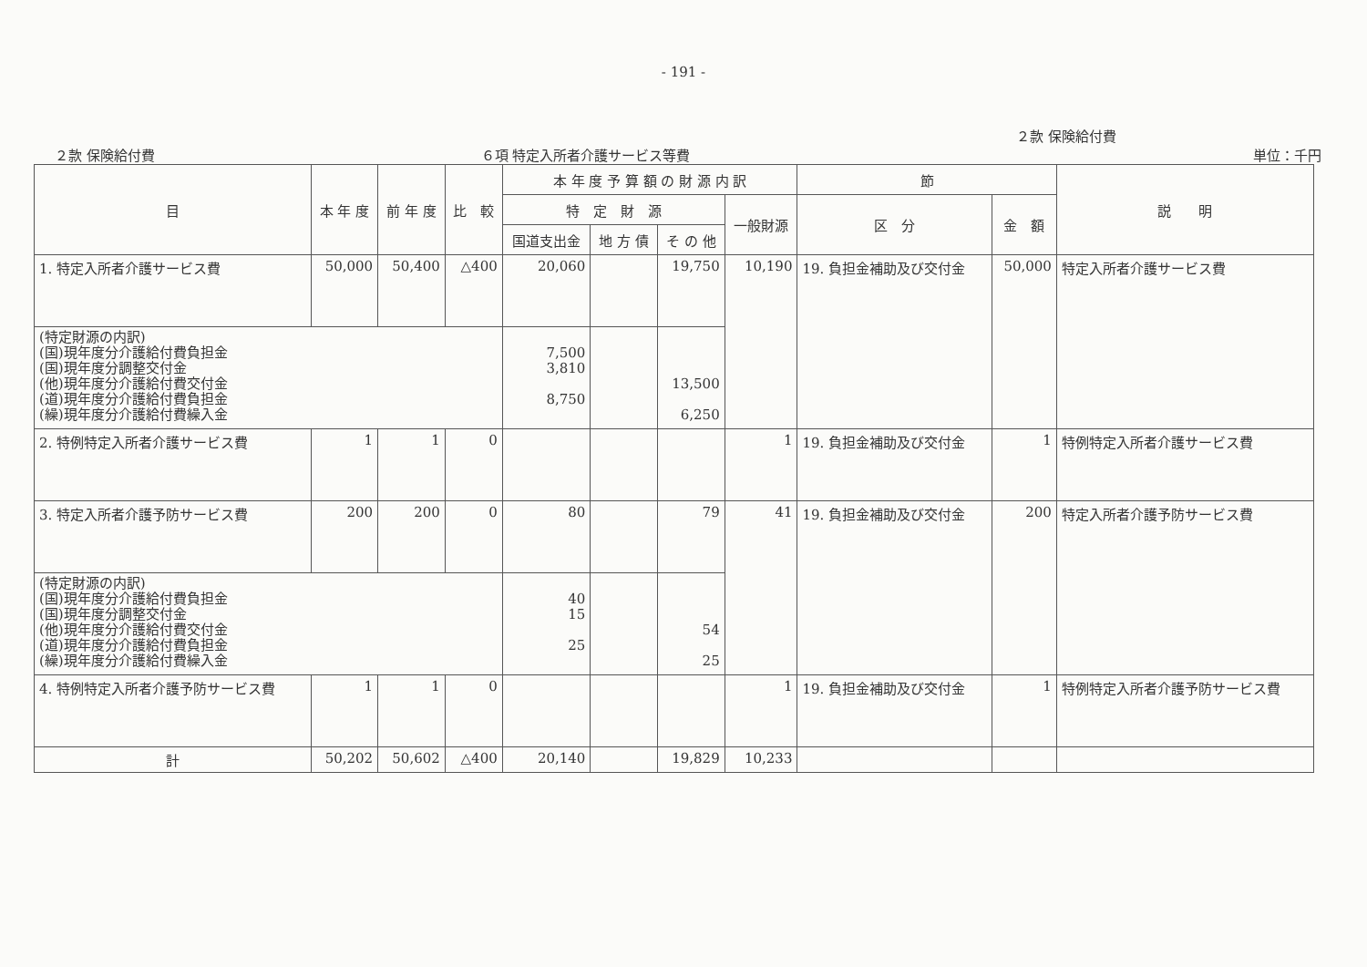- 191 -
２款 保険給付費 ６項 特定入所者介護サービス等費 ２款 保険給付費
単位：千円
| 目 | 本 年 度 | 前 年 度 | 比 較 | 本 年 度 予 算 額 の 財 源 内 訳 | | | | 節 | | 説 明 |
| --- | --- | --- | --- | --- | --- | --- | --- | --- | --- | --- |
| | | | | 特 定 財 源 | | | 一般財源 | 区 分 | 金 額 | |
| | | | | 国道支出金 | 地 方 債 | そ の 他 | | | | |
| 1. 特定入所者介護サービス費 | 50,000 | 50,400 | △400 | 20,060 | | 19,750 | 10,190 | 19. 負担金補助及び交付金 | 50,000 | 特定入所者介護サービス費 |
| (特定財源の内訳) (国)現年度分介護給付費負担金 (国)現年度分調整交付金 (他)現年度分介護給付費交付金 (道)現年度分介護給付費負担金 (繰)現年度分介護給付費繰入金 | | | | 7,500 3,810 8,750 | | 13,500 6,250 | | | | |
| 2. 特例特定入所者介護サービス費 | 1 | 1 | 0 | | | | 1 | 19. 負担金補助及び交付金 | 1 | 特例特定入所者介護サービス費 |
| 3. 特定入所者介護予防サービス費 | 200 | 200 | 0 | 80 | | 79 | 41 | 19. 負担金補助及び交付金 | 200 | 特定入所者介護予防サービス費 |
| (特定財源の内訳) (国)現年度分介護給付費負担金 (国)現年度分調整交付金 (他)現年度分介護給付費交付金 (道)現年度分介護給付費負担金 (繰)現年度分介護給付費繰入金 | | | | 40 15 25 | | 54 25 | | | | |
| 4. 特例特定入所者介護予防サービス費 | 1 | 1 | 0 | | | | 1 | 19. 負担金補助及び交付金 | 1 | 特例特定入所者介護予防サービス費 |
| 計 | 50,202 | 50,602 | △400 | 20,140 | | 19,829 | 10,233 | | | |